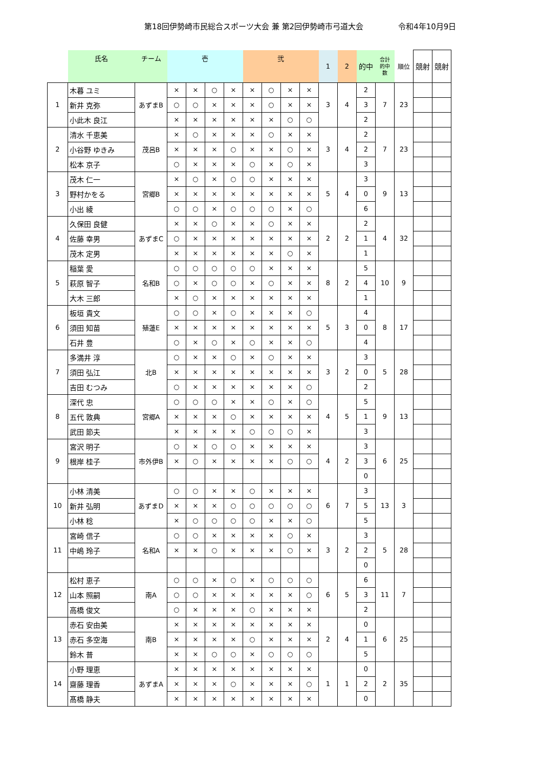第18回伊勢崎市民総合スポーツ大会 兼 第2回伊勢崎市弓道大会 令和4年10月9日
| | 氏名 | チーム | 壱 | | | | 弐 | | | | 1 | 2 | 的中 | 合計 的中 数 | 順位 | 競射 | 競射 |
| --- | --- | --- | --- | --- | --- | --- | --- | --- | --- | --- | --- | --- | --- | --- | --- | --- | --- |
| 1 | 木暮 ユミ | あずまB | × | × | ○ | × | × | ○ | × | × | 3 | 4 | 2 | 7 | 23 | | |
| | 新井 克弥 | | ○ | ○ | × | × | × | ○ | × | × | | | 3 | | | | |
| | 小此木 良江 | | × | × | × | × | × | × | ○ | ○ | | | 2 | | | | |
| 2 | 清水 千恵美 | 茂呂B | × | ○ | × | × | × | ○ | × | × | 3 | 4 | 2 | 7 | 23 | | |
| | 小谷野 ゆきみ | | × | × | × | ○ | × | × | ○ | × | | | 2 | | | | |
| | 松本 京子 | | ○ | × | × | × | ○ | × | ○ | × | | | 3 | | | | |
| 3 | 茂木 仁一 | 宮郷B | × | ○ | × | ○ | ○ | × | × | × | 5 | 4 | 3 | 9 | 13 | | |
| | 野村かをる | | × | × | × | × | × | × | × | × | | | 0 | | | | |
| | 小出 綾 | | ○ | ○ | × | ○ | ○ | ○ | × | ○ | | | 6 | | | | |
| 4 | 久保田 良健 | あずまC | × | × | ○ | × | × | ○ | × | × | 2 | 2 | 2 | 4 | 32 | | |
| | 佐藤 幸男 | | ○ | × | × | × | × | × | × | × | | | 1 | | | | |
| | 茂木 定男 | | × | × | × | × | × | × | ○ | × | | | 1 | | | | |
| 5 | 稲葉 愛 | 名和B | ○ | ○ | ○ | ○ | ○ | × | × | × | 8 | 2 | 5 | 10 | 9 | | |
| | 萩原 智子 | | ○ | × | ○ | ○ | × | ○ | × | × | | | 4 | | | | |
| | 大木 三郎 | | × | ○ | × | × | × | × | × | × | | | 1 | | | | |
| 6 | 板垣 貴文 | 殖蓮E | ○ | ○ | × | ○ | × | × | × | ○ | 5 | 3 | 4 | 8 | 17 | | |
| | 須田 知苗 | | × | × | × | × | × | × | × | × | | | 0 | | | | |
| | 石井 豊 | | ○ | × | ○ | × | ○ | × | × | ○ | | | 4 | | | | |
| 7 | 多満井 淳 | 北B | ○ | × | × | ○ | × | ○ | × | × | 3 | 2 | 3 | 5 | 28 | | |
| | 須田 弘江 | | × | × | × | × | × | × | × | × | | | 0 | | | | |
| | 吉田 むつみ | | ○ | × | × | × | × | × | × | ○ | | | 2 | | | | |
| 8 | 深代 忠 | 宮郷A | ○ | ○ | ○ | × | × | ○ | × | ○ | 4 | 5 | 5 | 9 | 13 | | |
| | 五代 敦典 | | × | × | × | ○ | × | × | × | × | | | 1 | | | | |
| | 武田 節夫 | | × | × | × | × | ○ | ○ | ○ | × | | | 3 | | | | |
| 9 | 宮沢 明子 | 市外伊B | ○ | × | ○ | ○ | × | × | × | × | 4 | 2 | 3 | 6 | 25 | | |
| | 根岸 桂子 | | × | ○ | × | × | × | × | ○ | ○ | | | 3 | | | | |
| | | | | | | | | | | | | | 0 | | | | |
| 10 | 小林 清美 | あずまD | ○ | ○ | × | × | ○ | × | × | × | 6 | 7 | 3 | 13 | 3 | | |
| | 新井 弘明 | | × | × | × | ○ | ○ | ○ | ○ | ○ | | | 5 | | | | |
| | 小林 稔 | | × | ○ | ○ | ○ | ○ | × | × | ○ | | | 5 | | | | |
| 11 | 宮崎 信子 | 名和A | ○ | ○ | × | × | × | × | ○ | × | 3 | 2 | 3 | 5 | 28 | | |
| | 中嶋 玲子 | | × | × | ○ | × | × | × | ○ | × | | | 2 | | | | |
| | | | | | | | | | | | | | 0 | | | | |
| 12 | 松村 恵子 | 南A | ○ | ○ | × | ○ | × | ○ | ○ | ○ | 6 | 5 | 6 | 11 | 7 | | |
| | 山本 照嗣 | | ○ | ○ | × | × | × | × | × | ○ | | | 3 | | | | |
| | 高橋 俊文 | | ○ | × | × | × | ○ | × | × | × | | | 2 | | | | |
| 13 | 赤石 安由美 | 南B | × | × | × | × | × | × | × | × | 2 | 4 | 0 | 6 | 25 | | |
| | 赤石 多空海 | | × | × | × | × | ○ | × | × | × | | | 1 | | | | |
| | 鈴木 普 | | × | × | ○ | ○ | × | ○ | ○ | ○ | | | 5 | | | | |
| 14 | 小野 理恵 | あずまA | × | × | × | × | × | × | × | × | 1 | 1 | 0 | 2 | 35 | | |
| | 齋藤 理香 | | × | × | × | ○ | × | × | × | ○ | | | 2 | | | | |
| | 髙橋 静夫 | | × | × | × | × | × | × | × | × | | | 0 | | | | |